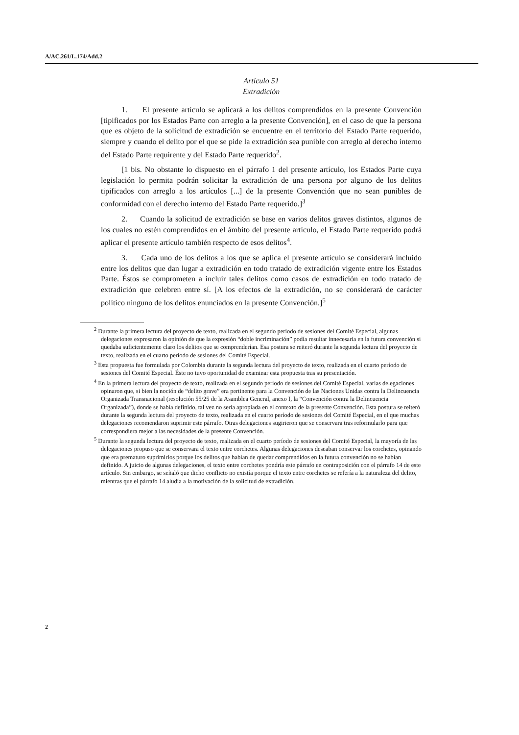A/AC.261/L.174/Add.2
Artículo 51
Extradición
1. El presente artículo se aplicará a los delitos comprendidos en la presente Convención [tipificados por los Estados Parte con arreglo a la presente Convención], en el caso de que la persona que es objeto de la solicitud de extradición se encuentre en el territorio del Estado Parte requerido, siempre y cuando el delito por el que se pide la extradición sea punible con arreglo al derecho interno del Estado Parte requirente y del Estado Parte requerido<sup>2</sup>.
[1 bis. No obstante lo dispuesto en el párrafo 1 del presente artículo, los Estados Parte cuya legislación lo permita podrán solicitar la extradición de una persona por alguno de los delitos tipificados con arreglo a los artículos [...] de la presente Convención que no sean punibles de conformidad con el derecho interno del Estado Parte requerido.]<sup>3</sup>
2. Cuando la solicitud de extradición se base en varios delitos graves distintos, algunos de los cuales no estén comprendidos en el ámbito del presente artículo, el Estado Parte requerido podrá aplicar el presente artículo también respecto de esos delitos<sup>4</sup>.
3. Cada uno de los delitos a los que se aplica el presente artículo se considerará incluido entre los delitos que dan lugar a extradición en todo tratado de extradición vigente entre los Estados Parte. Éstos se comprometen a incluir tales delitos como casos de extradición en todo tratado de extradición que celebren entre sí. [A los efectos de la extradición, no se considerará de carácter político ninguno de los delitos enunciados en la presente Convención.]<sup>5</sup>
<sup>2</sup> Durante la primera lectura del proyecto de texto, realizada en el segundo período de sesiones del Comité Especial, algunas delegaciones expresaron la opinión de que la expresión “doble incriminación” podía resultar innecesaria en la futura convención si quedaba suficientemente claro los delitos que se comprenderían. Esa postura se reiteró durante la segunda lectura del proyecto de texto, realizada en el cuarto período de sesiones del Comité Especial.
<sup>3</sup> Esta propuesta fue formulada por Colombia durante la segunda lectura del proyecto de texto, realizada en el cuarto período de sesiones del Comité Especial. Éste no tuvo oportunidad de examinar esta propuesta tras su presentación.
<sup>4</sup> En la primera lectura del proyecto de texto, realizada en el segundo período de sesiones del Comité Especial, varias delegaciones opinaron que, si bien la noción de “delito grave” era pertinente para la Convención de las Naciones Unidas contra la Delincuencia Organizada Transnacional (resolución 55/25 de la Asamblea General, anexo I, la “Convención contra la Delincuencia Organizada”), donde se había definido, tal vez no sería apropiada en el contexto de la presente Convención. Esta postura se reiteró durante la segunda lectura del proyecto de texto, realizada en el cuarto período de sesiones del Comité Especial, en el que muchas delegaciones recomendaron suprimir este párrafo. Otras delegaciones sugirieron que se conservara tras reformularlo para que correspondiera mejor a las necesidades de la presente Convención.
<sup>5</sup> Durante la segunda lectura del proyecto de texto, realizada en el cuarto período de sesiones del Comité Especial, la mayoría de las delegaciones propuso que se conservara el texto entre corchetes. Algunas delegaciones deseaban conservar los corchetes, opinando que era prematuro suprimirlos porque los delitos que habían de quedar comprendidos en la futura convención no se habían definido. A juicio de algunas delegaciones, el texto entre corchetes pondría este párrafo en contraposición con el párrafo 14 de este artículo. Sin embargo, se señaló que dicho conflicto no existía porque el texto entre corchetes se refería a la naturaleza del delito, mientras que el párrafo 14 aludía a la motivación de la solicitud de extradición.
2